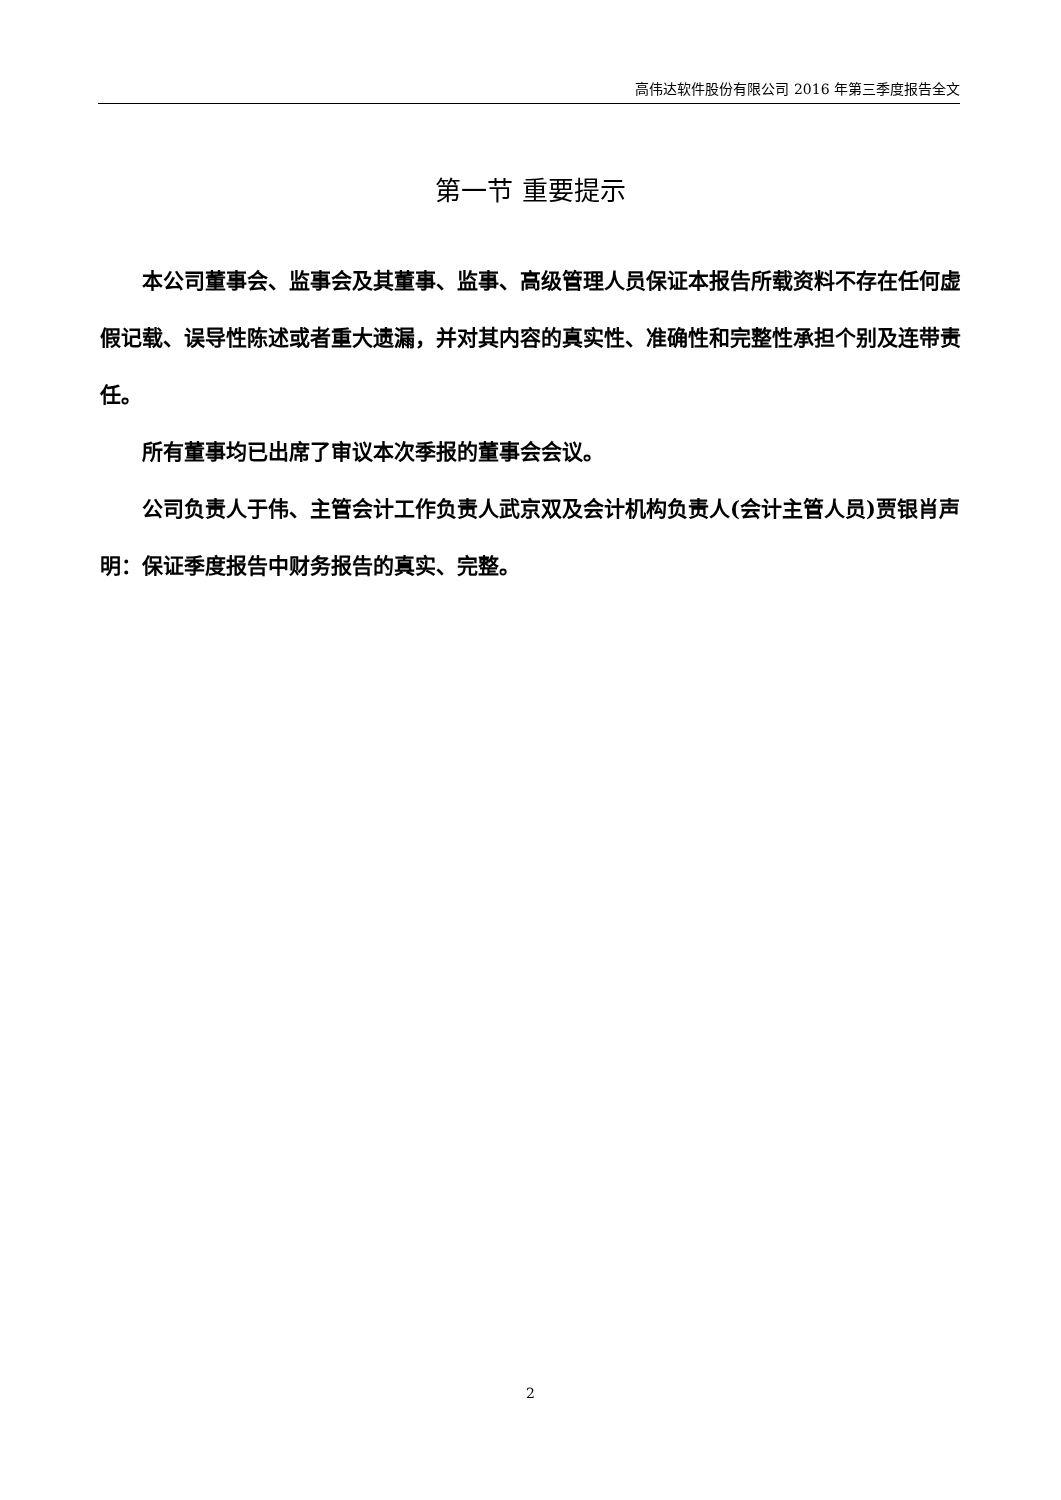高伟达软件股份有限公司 2016 年第三季度报告全文
第一节 重要提示
本公司董事会、监事会及其董事、监事、高级管理人员保证本报告所载资料不存在任何虚假记载、误导性陈述或者重大遗漏，并对其内容的真实性、准确性和完整性承担个别及连带责任。
所有董事均已出席了审议本次季报的董事会会议。
公司负责人于伟、主管会计工作负责人武京双及会计机构负责人(会计主管人员)贾银肖声明：保证季度报告中财务报告的真实、完整。
2